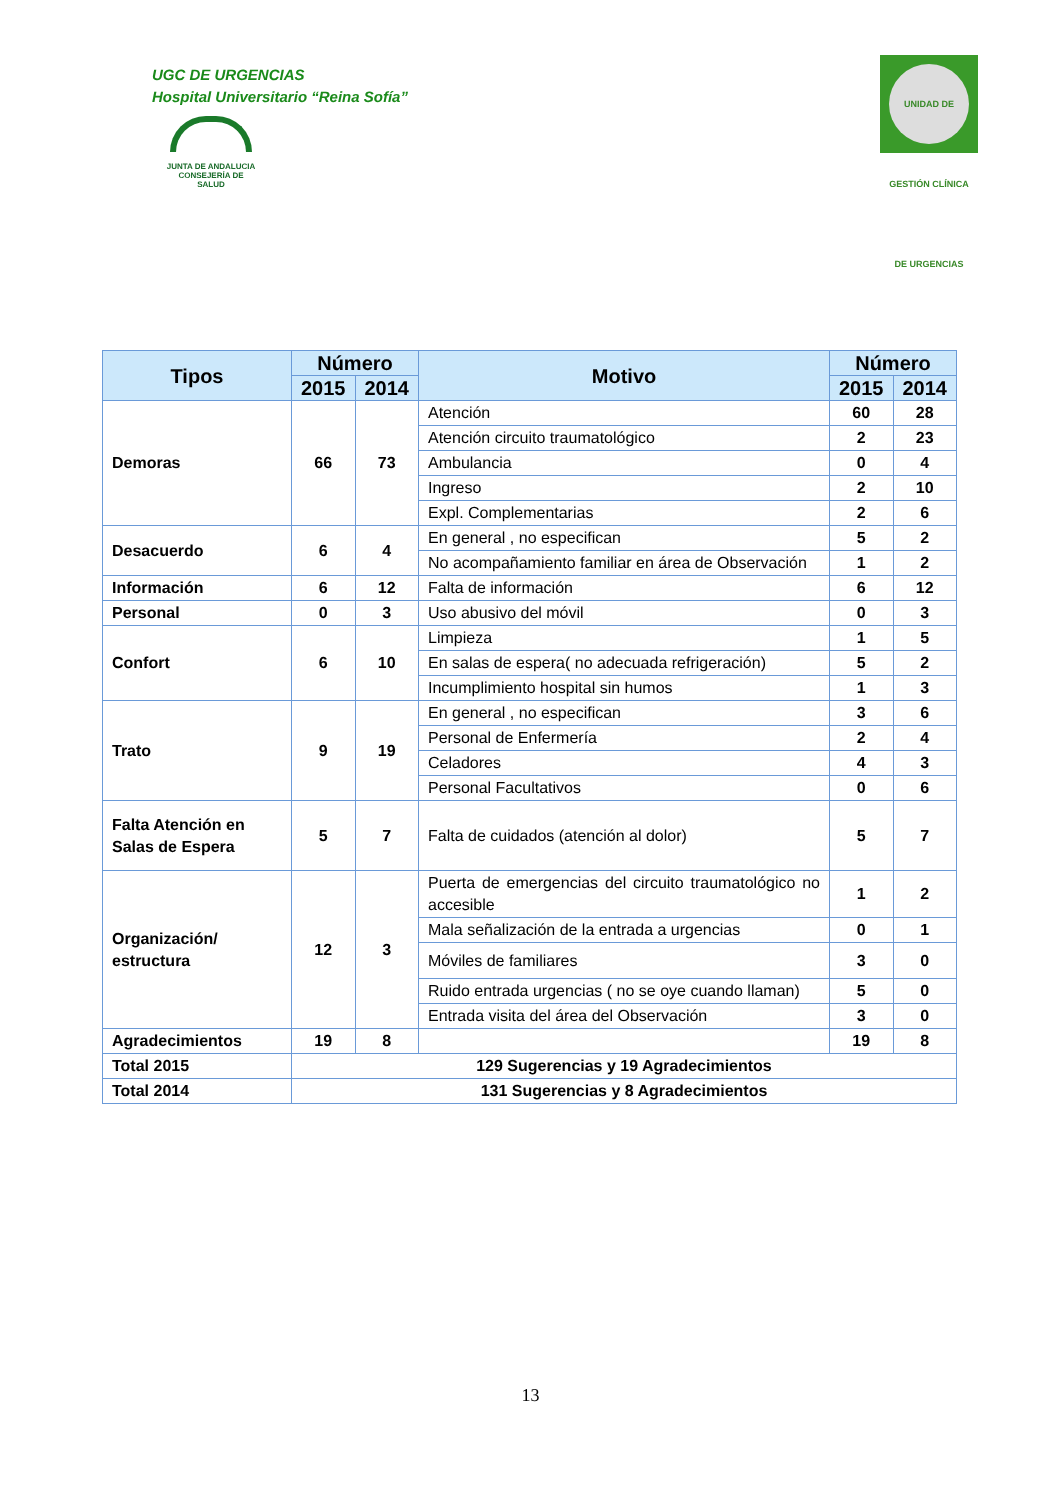UGC DE URGENCIAS
Hospital Universitario “Reina Sofía”
JUNTA DE ANDALUCIA
CONSEJERÍA DE SALUD
UNIDAD DE GESTIÓN CLÍNICA DE URGENCIAS
| Tipos | Número | | Motivo | Número | |
| --- | --- | --- | --- | --- | --- |
| | 2015 | 2014 | | 2015 | 2014 |
| Demoras | 66 | 73 | Atención | 60 | 28 |
| | | | Atención circuito traumatológico | 2 | 23 |
| | | | Ambulancia | 0 | 4 |
| | | | Ingreso | 2 | 10 |
| | | | Expl. Complementarias | 2 | 6 |
| Desacuerdo | 6 | 4 | En general , no especifican | 5 | 2 |
| | | | No acompañamiento familiar en área de Observación | 1 | 2 |
| Información | 6 | 12 | Falta de información | 6 | 12 |
| Personal | 0 | 3 | Uso abusivo del móvil | 0 | 3 |
| Confort | 6 | 10 | Limpieza | 1 | 5 |
| | | | En salas de espera( no adecuada refrigeración) | 5 | 2 |
| | | | Incumplimiento hospital sin humos | 1 | 3 |
| Trato | 9 | 19 | En general , no especifican | 3 | 6 |
| | | | Personal de Enfermería | 2 | 4 |
| | | | Celadores | 4 | 3 |
| | | | Personal Facultativos | 0 | 6 |
| Falta Atención en Salas de Espera | 5 | 7 | Falta de cuidados (atención al dolor) | 5 | 7 |
| Organización/ estructura | 12 | 3 | Puerta de emergencias del circuito traumatológico no accesible | 1 | 2 |
| | | | Mala señalización de la entrada a urgencias | 0 | 1 |
| | | | Móviles de familiares | 3 | 0 |
| | | | Ruido entrada urgencias ( no se oye cuando llaman) | 5 | 0 |
| | | | Entrada visita del área del Observación | 3 | 0 |
| Agradecimientos | 19 | 8 | | 19 | 8 |
| Total 2015 | 129 Sugerencias y 19 Agradecimientos | | | | |
| Total 2014 | 131 Sugerencias y 8 Agradecimientos | | | | |
13